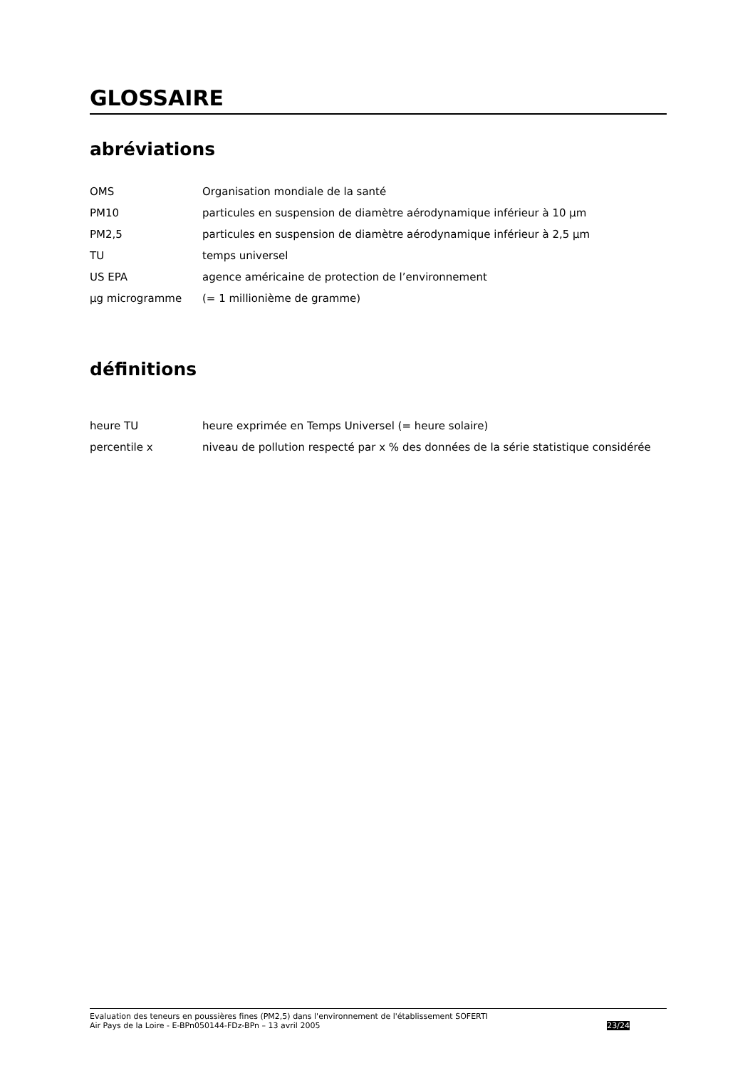GLOSSAIRE
abréviations
OMS Organisation mondiale de la santé
PM10 particules en suspension de diamètre aérodynamique inférieur à 10 µm
PM2,5 particules en suspension de diamètre aérodynamique inférieur à 2,5 µm
TU temps universel
US EPA agence américaine de protection de l’environnement
µg microgramme (= 1 millionième de gramme)
définitions
heure TU heure exprimée en Temps Universel (= heure solaire)
percentile x niveau de pollution respecté par x % des données de la série statistique considérée
Evaluation des teneurs en poussières fines (PM2,5) dans l'environnement de l'établissement SOFERTI
Air Pays de la Loire - E-BPn050144-FDz-BPn – 13 avril 2005
23/24